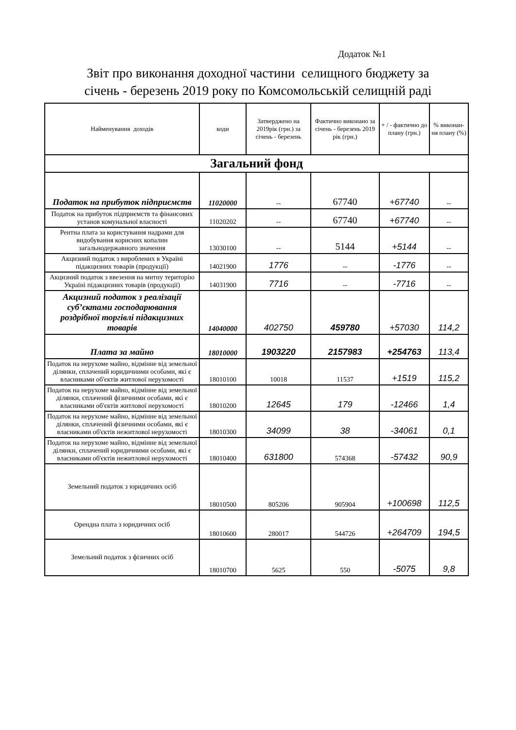Додаток №1
Звіт про виконання доходної частини селищного бюджету за
січень - березень 2019 року по Комсомольській селищній раді
| Найменування доходів | коди | Затверджено на 2019рік (грн.) за січень - березень | Фактично виконано за січень - березень 2019 рік (грн.) | + / - фактично до плану (грн.) | % виконан-ня плану (%) |
| --- | --- | --- | --- | --- | --- |
| Загальний фонд | | | | | |
| Податок на прибуток підприємств | 11020000 | -- | 67740 | +67740 | -- |
| Податок на прибуток підприємств та фінансових установ комунальної власності | 11020202 | -- | 67740 | +67740 | -- |
| Рентна плата за користування надрами для видобування корисних копалин загальнодержавного значення | 13030100 | -- | 5144 | +5144 | -- |
| Акцизний податок з вироблених в Україні підакцизних товарів (продукції) | 14021900 | 1776 | -- | -1776 | -- |
| Акцизний податок з ввезення на митну територію Україні підакцизних товарів (продукції) | 14031900 | 7716 | -- | -7716 | -- |
| Акцизний податок з реалізації суб’єктами господарювання роздрібної торгівлі підакцизних товарів | 14040000 | 402750 | 459780 | +57030 | 114,2 |
| Плата за майно | 18010000 | 1903220 | 2157983 | +254763 | 113,4 |
| Податок на нерухоме майно, відмінне від земельної ділянки, сплачений юридичними особами, які є власниками об'єктів житлової нерухомості | 18010100 | 10018 | 11537 | +1519 | 115,2 |
| Податок на нерухоме майно, відмінне від земельної ділянки, сплачений фізичними особами, які є власниками об'єктів житлової нерухомості | 18010200 | 12645 | 179 | -12466 | 1,4 |
| Податок на нерухоме майно, відмінне від земельної ділянки, сплачений фізичними особами, які є власниками об'єктів нежитлової нерухомості | 18010300 | 34099 | 38 | -34061 | 0,1 |
| Податок на нерухоме майно, відмінне від земельної ділянки, сплачений юридичними особами, які є власниками об'єктів нежитлової нерухомості | 18010400 | 631800 | 574368 | -57432 | 90,9 |
| Земельний податок з юридичних осіб | 18010500 | 805206 | 905904 | +100698 | 112,5 |
| Орендна плата з юридичних осіб | 18010600 | 280017 | 544726 | +264709 | 194,5 |
| Земельний податок з фізичних осіб | 18010700 | 5625 | 550 | -5075 | 9,8 |